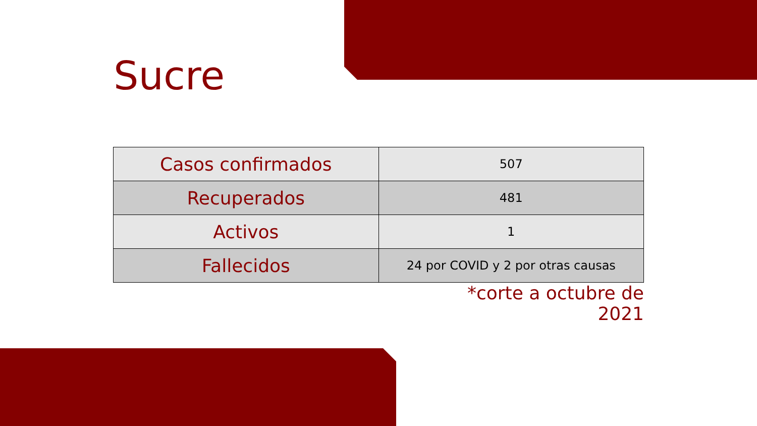Sucre
| Casos confirmados | 507 |
| Recuperados | 481 |
| Activos | 1 |
| Fallecidos | 24 por COVID y 2 por otras causas |
*corte a octubre de 2021